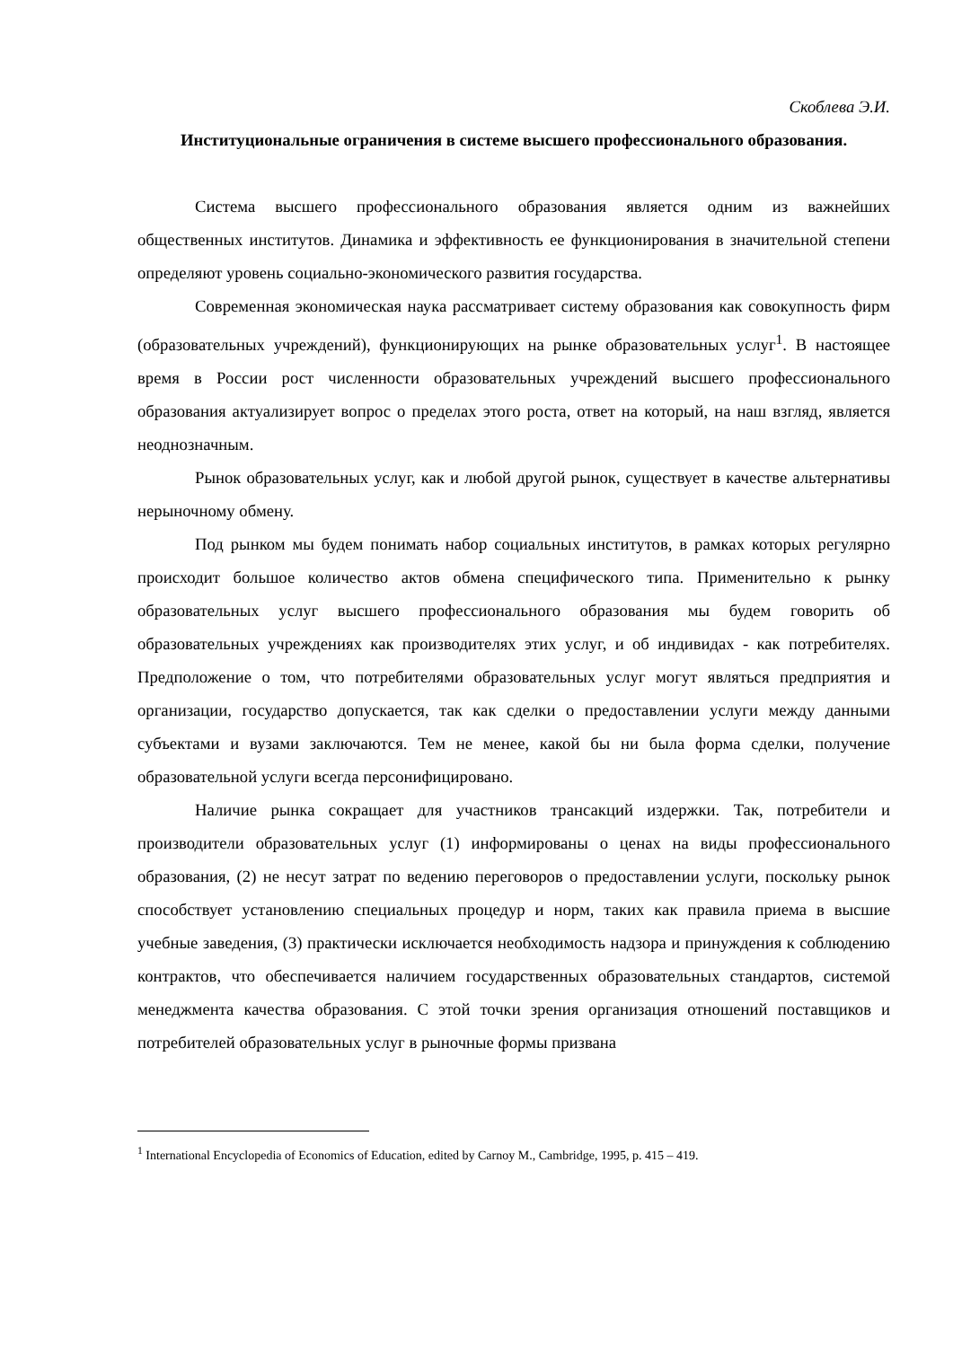Скоблева Э.И.
Институциональные ограничения в системе высшего профессионального образования.
Система высшего профессионального образования является одним из важнейших общественных институтов. Динамика и эффективность ее функционирования в значительной степени определяют уровень социально-экономического развития государства.
Современная экономическая наука рассматривает систему образования как совокупность фирм (образовательных учреждений), функционирующих на рынке образовательных услуг<sup>1</sup>. В настоящее время в России рост численности образовательных учреждений высшего профессионального образования актуализирует вопрос о пределах этого роста, ответ на который, на наш взгляд, является неоднозначным.
Рынок образовательных услуг, как и любой другой рынок, существует в качестве альтернативы нерыночному обмену.
Под рынком мы будем понимать набор социальных институтов, в рамках которых регулярно происходит большое количество актов обмена специфического типа. Применительно к рынку образовательных услуг высшего профессионального образования мы будем говорить об образовательных учреждениях как производителях этих услуг, и об индивидах - как потребителях. Предположение о том, что потребителями образовательных услуг могут являться предприятия и организации, государство допускается, так как сделки о предоставлении услуги между данными субъектами и вузами заключаются. Тем не менее, какой бы ни была форма сделки, получение образовательной услуги всегда персонифицировано.
Наличие рынка сокращает для участников трансакций издержки. Так, потребители и производители образовательных услуг (1) информированы о ценах на виды профессионального образования, (2) не несут затрат по ведению переговоров о предоставлении услуги, поскольку рынок способствует установлению специальных процедур и норм, таких как правила приема в высшие учебные заведения, (3) практически исключается необходимость надзора и принуждения к соблюдению контрактов, что обеспечивается наличием государственных образовательных стандартов, системой менеджмента качества образования. С этой точки зрения организация отношений поставщиков и потребителей образовательных услуг в рыночные формы призвана
<sup>1</sup> International Encyclopedia of Economics of Education, edited by Carnoy M., Cambridge, 1995, p. 415 – 419.